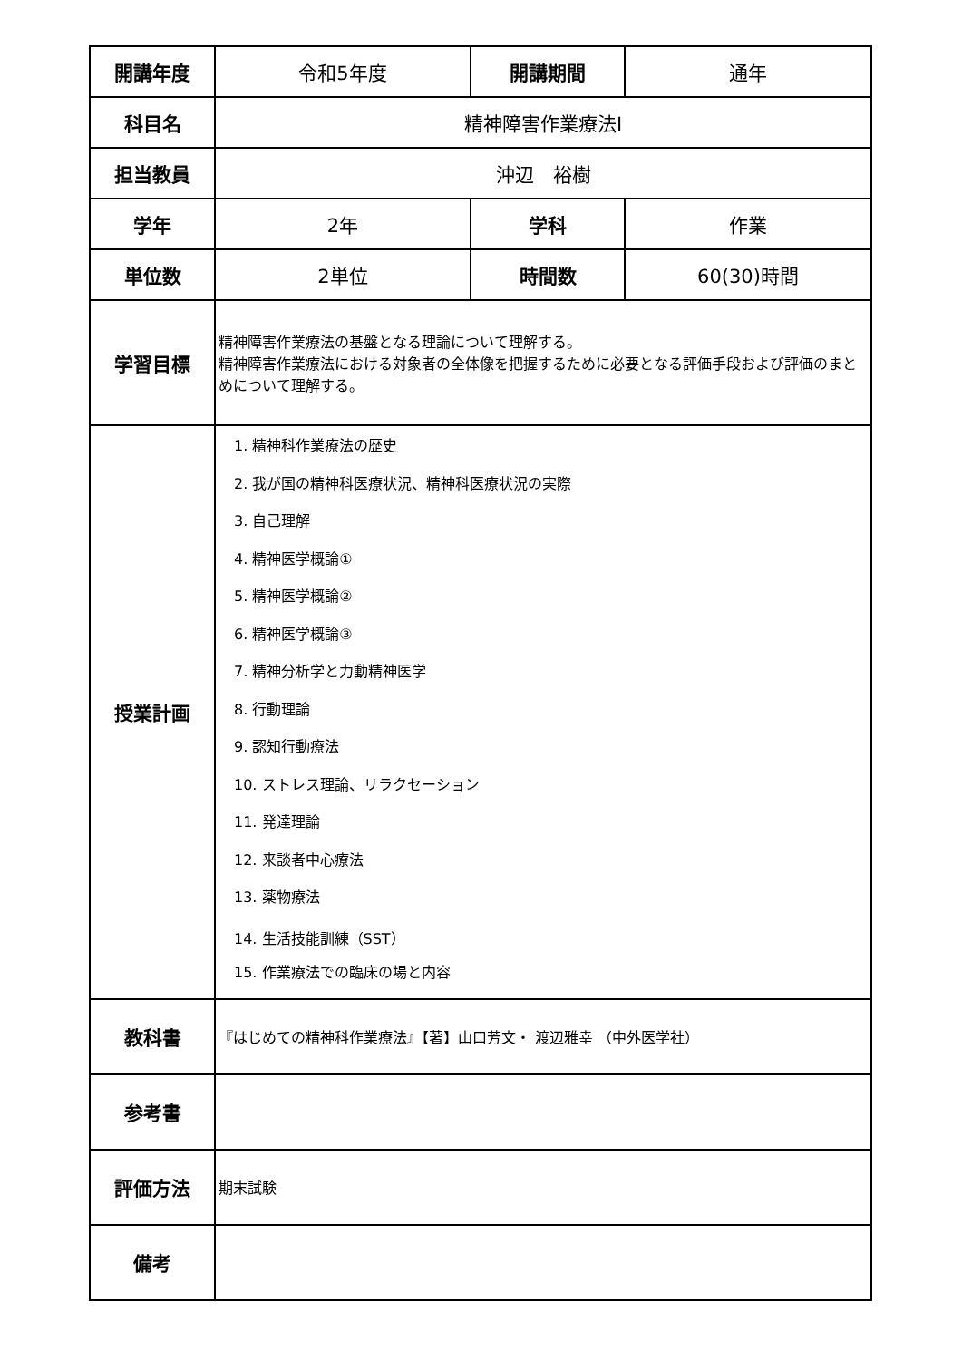| 開講年度 | 令和5年度 | 開講期間 | 通年 |
| 科目名 | 精神障害作業療法Ⅰ | | |
| 担当教員 | 沖辺 裕樹 | | |
| 学年 | 2年 | 学科 | 作業 |
| 単位数 | 2単位 | 時間数 | 60(30)時間 |
| 学習目標 | 精神障害作業療法の基盤となる理論について理解する。 精神障害作業療法における対象者の全体像を把握するために必要となる評価手段および評価のまとめについて理解する。 | | |
| 授業計画 | 1. 精神科作業療法の歴史 2. 我が国の精神科医療状況、精神科医療状況の実際 3. 自己理解 4. 精神医学概論① 5. 精神医学概論② 6. 精神医学概論③ 7. 精神分析学と力動精神医学 8. 行動理論 9. 認知行動療法 10. ストレス理論、リラクセーション 11. 発達理論 12. 来談者中心療法 13. 薬物療法 14. 生活技能訓練（SST） 15. 作業療法での臨床の場と内容 | | |
| 教科書 | 『はじめての精神科作業療法』【著】山口芳文・ 渡辺雅幸 （中外医学社） | | |
| 参考書 | | | |
| 評価方法 | 期末試験 | | |
| 備考 | | | |